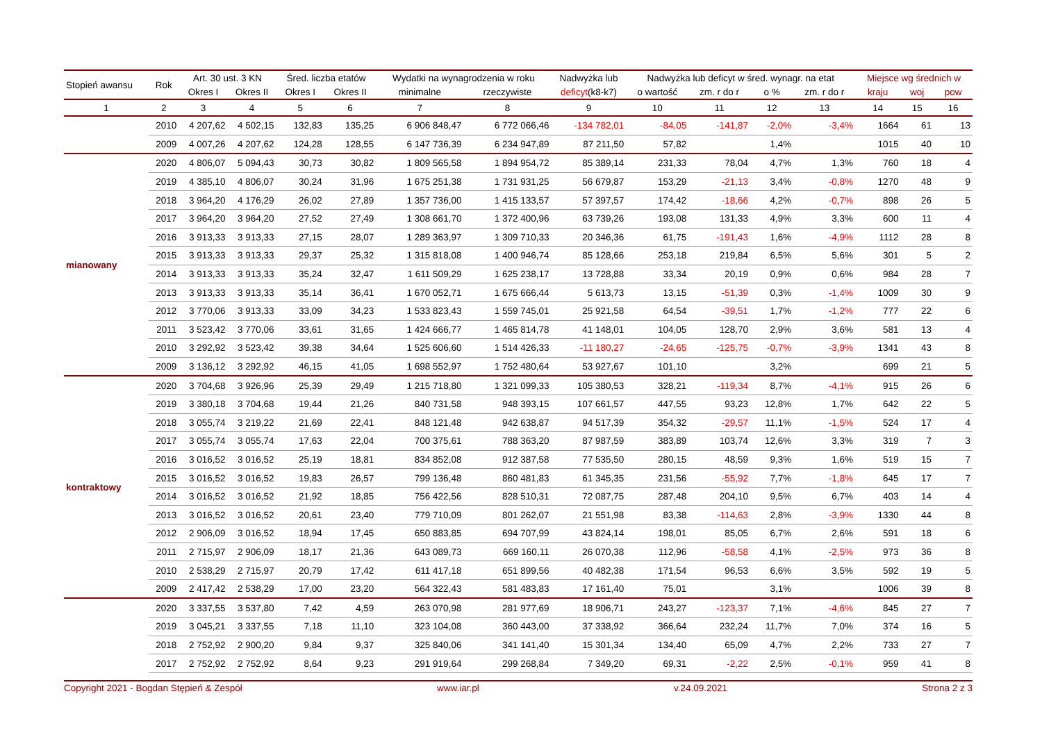| Stopień awansu | Rok | Art. 30 ust. 3 KN | | Śred. liczba etatów | | Wydatki na wynagrodzenia w roku | | Nadwyżka lub | Nadwyżka lub deficyt w śred. wynagr. na etat | | | | Miejsce wg średnich w | | |
| --- | --- | --- | --- | --- | --- | --- | --- | --- | --- | --- | --- | --- | --- | --- | --- |
| | | Okres I | Okres II | Okres I | Okres II | minimalne | rzeczywiste | deficyt (k8-k7) | o wartość | zm. r do r | o % | zm. r do r | kraju | woj | pow |
| 1 | 2 | 3 | 4 | 5 | 6 | 7 | 8 | 9 | 10 | 11 | 12 | 13 | 14 | 15 | 16 |
| | 2010 | 4 207,62 | 4 502,15 | 132,83 | 135,25 | 6 906 848,47 | 6 772 066,46 | -134 782,01 | -84,05 | -141,87 | -2,0% | -3,4% | 1664 | 61 | 13 |
| | 2009 | 4 007,26 | 4 207,62 | 124,28 | 128,55 | 6 147 736,39 | 6 234 947,89 | 87 211,50 | 57,82 | | 1,4% | | 1015 | 40 | 10 |
| mianowany | 2020 | 4 806,07 | 5 094,43 | 30,73 | 30,82 | 1 809 565,58 | 1 894 954,72 | 85 389,14 | 231,33 | 78,04 | 4,7% | 1,3% | 760 | 18 | 4 |
| | 2019 | 4 385,10 | 4 806,07 | 30,24 | 31,96 | 1 675 251,38 | 1 731 931,25 | 56 679,87 | 153,29 | -21,13 | 3,4% | -0,8% | 1270 | 48 | 9 |
| | 2018 | 3 964,20 | 4 176,29 | 26,02 | 27,89 | 1 357 736,00 | 1 415 133,57 | 57 397,57 | 174,42 | -18,66 | 4,2% | -0,7% | 898 | 26 | 5 |
| | 2017 | 3 964,20 | 3 964,20 | 27,52 | 27,49 | 1 308 661,70 | 1 372 400,96 | 63 739,26 | 193,08 | 131,33 | 4,9% | 3,3% | 600 | 11 | 4 |
| | 2016 | 3 913,33 | 3 913,33 | 27,15 | 28,07 | 1 289 363,97 | 1 309 710,33 | 20 346,36 | 61,75 | -191,43 | 1,6% | -4,9% | 1112 | 28 | 8 |
| | 2015 | 3 913,33 | 3 913,33 | 29,37 | 25,32 | 1 315 818,08 | 1 400 946,74 | 85 128,66 | 253,18 | 219,84 | 6,5% | 5,6% | 301 | 5 | 2 |
| | 2014 | 3 913,33 | 3 913,33 | 35,24 | 32,47 | 1 611 509,29 | 1 625 238,17 | 13 728,88 | 33,34 | 20,19 | 0,9% | 0,6% | 984 | 28 | 7 |
| | 2013 | 3 913,33 | 3 913,33 | 35,14 | 36,41 | 1 670 052,71 | 1 675 666,44 | 5 613,73 | 13,15 | -51,39 | 0,3% | -1,4% | 1009 | 30 | 9 |
| | 2012 | 3 770,06 | 3 913,33 | 33,09 | 34,23 | 1 533 823,43 | 1 559 745,01 | 25 921,58 | 64,54 | -39,51 | 1,7% | -1,2% | 777 | 22 | 6 |
| | 2011 | 3 523,42 | 3 770,06 | 33,61 | 31,65 | 1 424 666,77 | 1 465 814,78 | 41 148,01 | 104,05 | 128,70 | 2,9% | 3,6% | 581 | 13 | 4 |
| | 2010 | 3 292,92 | 3 523,42 | 39,38 | 34,64 | 1 525 606,60 | 1 514 426,33 | -11 180,27 | -24,65 | -125,75 | -0,7% | -3,9% | 1341 | 43 | 8 |
| | 2009 | 3 136,12 | 3 292,92 | 46,15 | 41,05 | 1 698 552,97 | 1 752 480,64 | 53 927,67 | 101,10 | | 3,2% | | 699 | 21 | 5 |
| kontraktowy | 2020 | 3 704,68 | 3 926,96 | 25,39 | 29,49 | 1 215 718,80 | 1 321 099,33 | 105 380,53 | 328,21 | -119,34 | 8,7% | -4,1% | 915 | 26 | 6 |
| | 2019 | 3 380,18 | 3 704,68 | 19,44 | 21,26 | 840 731,58 | 948 393,15 | 107 661,57 | 447,55 | 93,23 | 12,8% | 1,7% | 642 | 22 | 5 |
| | 2018 | 3 055,74 | 3 219,22 | 21,69 | 22,41 | 848 121,48 | 942 638,87 | 94 517,39 | 354,32 | -29,57 | 11,1% | -1,5% | 524 | 17 | 4 |
| | 2017 | 3 055,74 | 3 055,74 | 17,63 | 22,04 | 700 375,61 | 788 363,20 | 87 987,59 | 383,89 | 103,74 | 12,6% | 3,3% | 319 | 7 | 3 |
| | 2016 | 3 016,52 | 3 016,52 | 25,19 | 18,81 | 834 852,08 | 912 387,58 | 77 535,50 | 280,15 | 48,59 | 9,3% | 1,6% | 519 | 15 | 7 |
| | 2015 | 3 016,52 | 3 016,52 | 19,83 | 26,57 | 799 136,48 | 860 481,83 | 61 345,35 | 231,56 | -55,92 | 7,7% | -1,8% | 645 | 17 | 7 |
| | 2014 | 3 016,52 | 3 016,52 | 21,92 | 18,85 | 756 422,56 | 828 510,31 | 72 087,75 | 287,48 | 204,10 | 9,5% | 6,7% | 403 | 14 | 4 |
| | 2013 | 3 016,52 | 3 016,52 | 20,61 | 23,40 | 779 710,09 | 801 262,07 | 21 551,98 | 83,38 | -114,63 | 2,8% | -3,9% | 1330 | 44 | 8 |
| | 2012 | 2 906,09 | 3 016,52 | 18,94 | 17,45 | 650 883,85 | 694 707,99 | 43 824,14 | 198,01 | 85,05 | 6,7% | 2,6% | 591 | 18 | 6 |
| | 2011 | 2 715,97 | 2 906,09 | 18,17 | 21,36 | 643 089,73 | 669 160,11 | 26 070,38 | 112,96 | -58,58 | 4,1% | -2,5% | 973 | 36 | 8 |
| | 2010 | 2 538,29 | 2 715,97 | 20,79 | 17,42 | 611 417,18 | 651 899,56 | 40 482,38 | 171,54 | 96,53 | 6,6% | 3,5% | 592 | 19 | 5 |
| | 2009 | 2 417,42 | 2 538,29 | 17,00 | 23,20 | 564 322,43 | 581 483,83 | 17 161,40 | 75,01 | | 3,1% | | 1006 | 39 | 8 |
| | 2020 | 3 337,55 | 3 537,80 | 7,42 | 4,59 | 263 070,98 | 281 977,69 | 18 906,71 | 243,27 | -123,37 | 7,1% | -4,6% | 845 | 27 | 7 |
| | 2019 | 3 045,21 | 3 337,55 | 7,18 | 11,10 | 323 104,08 | 360 443,00 | 37 338,92 | 366,64 | 232,24 | 11,7% | 7,0% | 374 | 16 | 5 |
| | 2018 | 2 752,92 | 2 900,20 | 9,84 | 9,37 | 325 840,06 | 341 141,40 | 15 301,34 | 134,40 | 65,09 | 4,7% | 2,2% | 733 | 27 | 7 |
| | 2017 | 2 752,92 | 2 752,92 | 8,64 | 9,23 | 291 919,64 | 299 268,84 | 7 349,20 | 69,31 | -2,22 | 2,5% | -0,1% | 959 | 41 | 8 |
Copyright 2021 - Bogdan Stępień & Zespół www.iar.pl v.24.09.2021 Strona 2 z 3